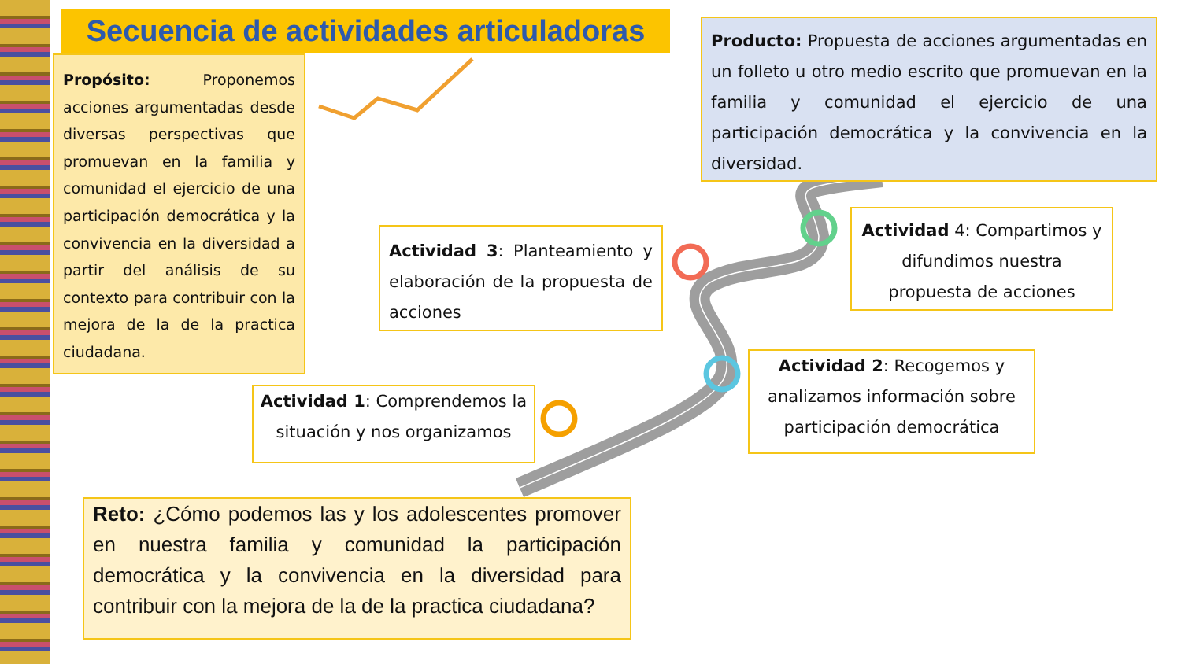Secuencia de actividades articuladoras
Propósito: Proponemos acciones argumentadas desde diversas perspectivas que promuevan en la familia y comunidad el ejercicio de una participación democrática y la convivencia en la diversidad a partir del análisis de su contexto para contribuir con la mejora de la de la practica ciudadana.
Producto: Propuesta de acciones argumentadas en un folleto u otro medio escrito que promuevan en la familia y comunidad el ejercicio de una participación democrática y la convivencia en la diversidad.
Actividad 3: Planteamiento y elaboración de la propuesta de acciones
Actividad 4: Compartimos y difundimos nuestra propuesta de acciones
Actividad 1: Comprendemos la situación y nos organizamos
Actividad 2: Recogemos y analizamos información sobre participación democrática
Reto: ¿Cómo podemos las y los adolescentes promover en nuestra familia y comunidad la participación democrática y la convivencia en la diversidad para contribuir con la mejora de la de la practica ciudadana?